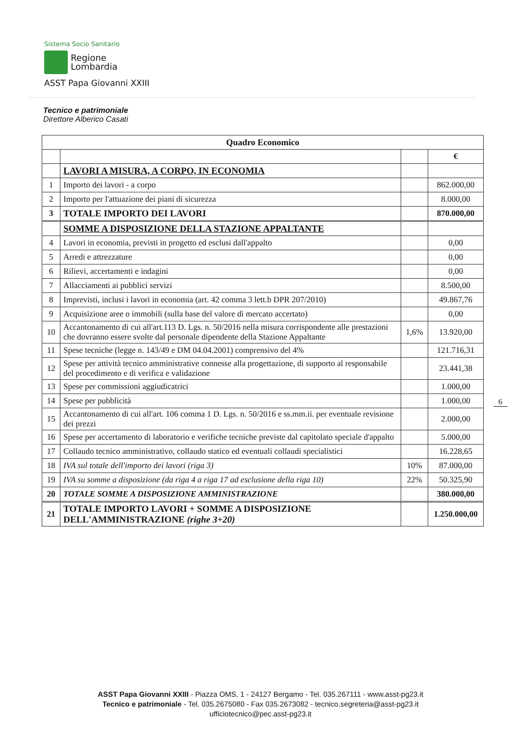Sistema Socio Sanitario
Regione
Lombardia
ASST Papa Giovanni XXIII
Tecnico e patrimoniale
Direttore Alberico Casati
| Quadro Economico | | | |
| --- | --- | --- | --- |
| | | | € |
| | LAVORI A MISURA, A CORPO, IN ECONOMIA | | |
| 1 | Importo dei lavori - a corpo | | 862.000,00 |
| 2 | Importo per l'attuazione dei piani di sicurezza | | 8.000,00 |
| 3 | TOTALE IMPORTO DEI LAVORI | | 870.000,00 |
| | SOMME A DISPOSIZIONE DELLA STAZIONE APPALTANTE | | |
| 4 | Lavori in economia, previsti in progetto ed esclusi dall'appalto | | 0,00 |
| 5 | Arredi e attrezzature | | 0,00 |
| 6 | Rilievi, accertamenti e indagini | | 0,00 |
| 7 | Allacciamenti ai pubblici servizi | | 8.500,00 |
| 8 | Imprevisti, inclusi i lavori in economia (art. 42 comma 3 lett.b DPR 207/2010) | | 49.867,76 |
| 9 | Acquisizione aree o immobili (sulla base del valore di mercato accertato) | | 0,00 |
| 10 | Accantonamento di cui all'art.113 D. Lgs. n. 50/2016 nella misura corrispondente alle prestazioni che dovranno essere svolte dal personale dipendente della Stazione Appaltante | 1,6% | 13.920,00 |
| 11 | Spese tecniche (legge n. 143/49 e DM 04.04.2001) comprensivo del 4% | | 121.716,31 |
| 12 | Spese per attività tecnico amministrative connesse alla progettazione, di supporto al responsabile del procedimento e di verifica e validazione | | 23.441,38 |
| 13 | Spese per commissioni aggiudicatrici | | 1.000,00 |
| 14 | Spese per pubblicità | | 1.000,00 |
| 15 | Accantonamento di cui all'art. 106 comma 1 D. Lgs. n. 50/2016 e ss.mm.ii. per eventuale revisione dei prezzi | | 2.000,00 |
| 16 | Spese per accertamento di laboratorio e verifiche tecniche previste dal capitolato speciale d'appalto | | 5.000,00 |
| 17 | Collaudo tecnico amministrativo, collaudo statico ed eventuali collaudi specialistici | | 16.228,65 |
| 18 | IVA sul totale dell'importo dei lavori (riga 3) | 10% | 87.000,00 |
| 19 | IVA su somme a disposizione (da riga 4 a riga 17 ad esclusione della riga 10) | 22% | 50.325,90 |
| 20 | TOTALE SOMME A DISPOSIZIONE AMMINISTRAZIONE | | 380.000,00 |
| 21 | TOTALE IMPORTO LAVORI + SOMME A DISPOSIZIONE DELL'AMMINISTRAZIONE (righe 3+20) | | 1.250.000,00 |
6
ASST Papa Giovanni XXIII - Piazza OMS, 1 - 24127 Bergamo - Tel. 035.267111 - www.asst-pg23.it
Tecnico e patrimoniale - Tel. 035.2675080 - Fax 035.2673082 - tecnico.segreteria@asst-pg23.it
ufficiotecnico@pec.asst-pg23.it